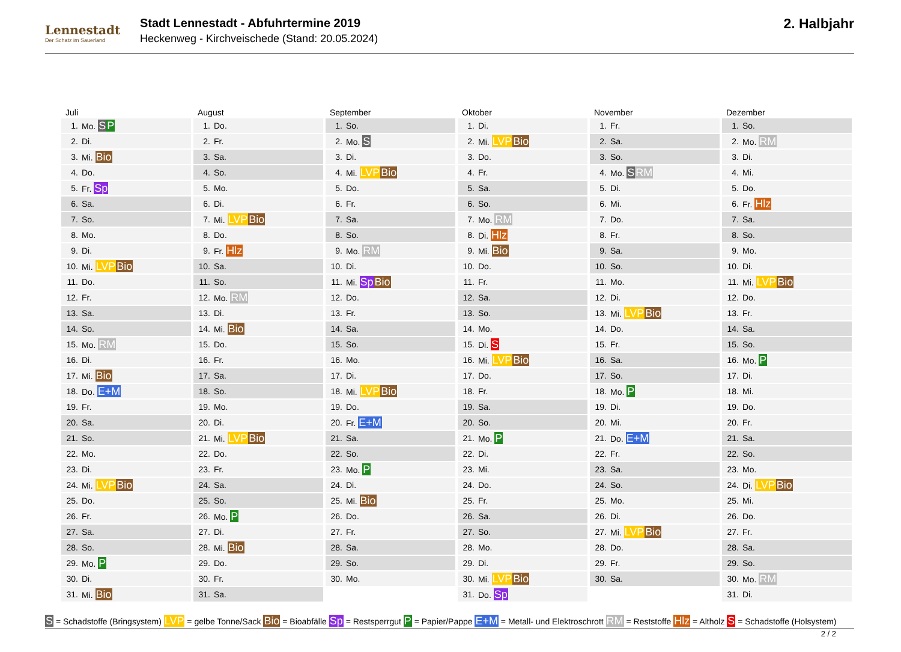Lennestadt
Der Schatz im Sauerland
Stadt Lennestadt - Abfuhrtermine 2019
Heckenweg - Kirchveischede (Stand: 20.05.2024)
2. Halbjahr
Juli
| 1. | Mo. S P |
| 2. | Di. |
| 3. | Mi. Bio |
| 4. | Do. |
| 5. | Fr. Sp |
| 6. | Sa. |
| 7. | So. |
| 8. | Mo. |
| 9. | Di. |
| 10. | Mi. LVP Bio |
| 11. | Do. |
| 12. | Fr. |
| 13. | Sa. |
| 14. | So. |
| 15. | Mo. RM |
| 16. | Di. |
| 17. | Mi. Bio |
| 18. | Do. E+M |
| 19. | Fr. |
| 20. | Sa. |
| 21. | So. |
| 22. | Mo. |
| 23. | Di. |
| 24. | Mi. LVP Bio |
| 25. | Do. |
| 26. | Fr. |
| 27. | Sa. |
| 28. | So. |
| 29. | Mo. P |
| 30. | Di. |
| 31. | Mi. Bio |
August
| 1. | Do. |
| 2. | Fr. |
| 3. | Sa. |
| 4. | So. |
| 5. | Mo. |
| 6. | Di. |
| 7. | Mi. LVP Bio |
| 8. | Do. |
| 9. | Fr. Hlz |
| 10. | Sa. |
| 11. | So. |
| 12. | Mo. RM |
| 13. | Di. |
| 14. | Mi. Bio |
| 15. | Do. |
| 16. | Fr. |
| 17. | Sa. |
| 18. | So. |
| 19. | Mo. |
| 20. | Di. |
| 21. | Mi. LVP Bio |
| 22. | Do. |
| 23. | Fr. |
| 24. | Sa. |
| 25. | So. |
| 26. | Mo. P |
| 27. | Di. |
| 28. | Mi. Bio |
| 29. | Do. |
| 30. | Fr. |
| 31. | Sa. |
September
| 1. | So. |
| 2. | Mo. S |
| 3. | Di. |
| 4. | Mi. LVP Bio |
| 5. | Do. |
| 6. | Fr. |
| 7. | Sa. |
| 8. | So. |
| 9. | Mo. RM |
| 10. | Di. |
| 11. | Mi. Sp Bio |
| 12. | Do. |
| 13. | Fr. |
| 14. | Sa. |
| 15. | So. |
| 16. | Mo. |
| 17. | Di. |
| 18. | Mi. LVP Bio |
| 19. | Do. |
| 20. | Fr. E+M |
| 21. | Sa. |
| 22. | So. |
| 23. | Mo. P |
| 24. | Di. |
| 25. | Mi. Bio |
| 26. | Do. |
| 27. | Fr. |
| 28. | Sa. |
| 29. | So. |
| 30. | Mo. |
Oktober
| 1. | Di. |
| 2. | Mi. LVP Bio |
| 3. | Do. |
| 4. | Fr. |
| 5. | Sa. |
| 6. | So. |
| 7. | Mo. RM |
| 8. | Di. Hlz |
| 9. | Mi. Bio |
| 10. | Do. |
| 11. | Fr. |
| 12. | Sa. |
| 13. | So. |
| 14. | Mo. |
| 15. | Di. S |
| 16. | Mi. LVP Bio |
| 17. | Do. |
| 18. | Fr. |
| 19. | Sa. |
| 20. | So. |
| 21. | Mo. P |
| 22. | Di. |
| 23. | Mi. |
| 24. | Do. |
| 25. | Fr. |
| 26. | Sa. |
| 27. | So. |
| 28. | Mo. |
| 29. | Di. |
| 30. | Mi. LVP Bio |
| 31. | Do. Sp |
November
| 1. | Fr. |
| 2. | Sa. |
| 3. | So. |
| 4. | Mo. S RM |
| 5. | Di. |
| 6. | Mi. |
| 7. | Do. |
| 8. | Fr. |
| 9. | Sa. |
| 10. | So. |
| 11. | Mo. |
| 12. | Di. |
| 13. | Mi. LVP Bio |
| 14. | Do. |
| 15. | Fr. |
| 16. | Sa. |
| 17. | So. |
| 18. | Mo. P |
| 19. | Di. |
| 20. | Mi. |
| 21. | Do. E+M |
| 22. | Fr. |
| 23. | Sa. |
| 24. | So. |
| 25. | Mo. |
| 26. | Di. |
| 27. | Mi. LVP Bio |
| 28. | Do. |
| 29. | Fr. |
| 30. | Sa. |
Dezember
| 1. | So. |
| 2. | Mo. RM |
| 3. | Di. |
| 4. | Mi. |
| 5. | Do. |
| 6. | Fr. Hlz |
| 7. | Sa. |
| 8. | So. |
| 9. | Mo. |
| 10. | Di. |
| 11. | Mi. LVP Bio |
| 12. | Do. |
| 13. | Fr. |
| 14. | Sa. |
| 15. | So. |
| 16. | Mo. P |
| 17. | Di. |
| 18. | Mi. |
| 19. | Do. |
| 20. | Fr. |
| 21. | Sa. |
| 22. | So. |
| 23. | Mo. |
| 24. | Di. LVP Bio |
| 25. | Mi. |
| 26. | Do. |
| 27. | Fr. |
| 28. | Sa. |
| 29. | So. |
| 30. | Mo. RM |
| 31. | Di. |
S = Schadstoffe (Bringsystem) LVP = gelbe Tonne/Sack Bio = Bioabfälle Sp = Restsperrgut P = Papier/Pappe E+M = Metall- und Elektroschrott RM = Reststoffe Hlz = Altholz S = Schadstoffe (Holsystem)
2 / 2